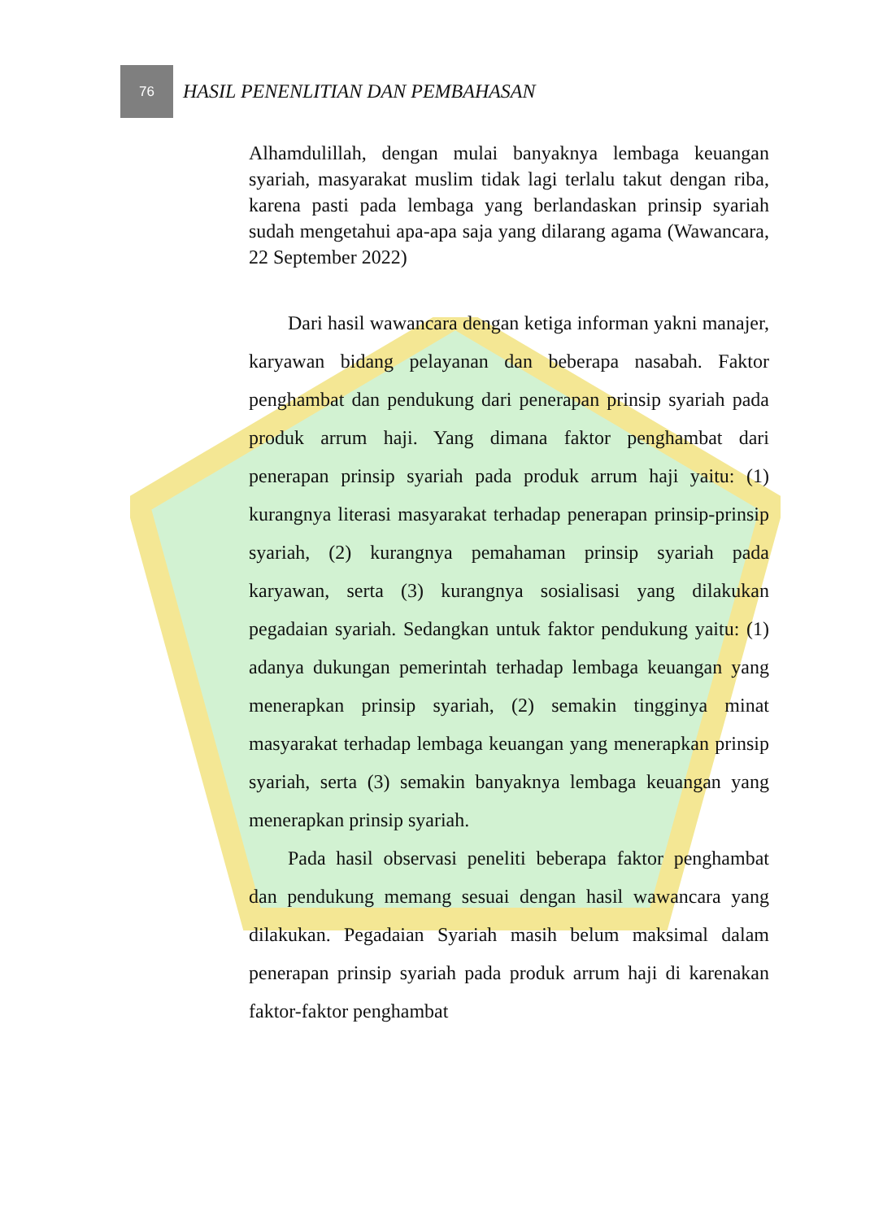76
HASIL PENENLITIAN DAN PEMBAHASAN
Alhamdulillah, dengan mulai banyaknya lembaga keuangan syariah, masyarakat muslim tidak lagi terlalu takut dengan riba, karena pasti pada lembaga yang berlandaskan prinsip syariah sudah mengetahui apa-apa saja yang dilarang agama (Wawancara, 22 September 2022)
Dari hasil wawancara dengan ketiga informan yakni manajer, karyawan bidang pelayanan dan beberapa nasabah. Faktor penghambat dan pendukung dari penerapan prinsip syariah pada produk arrum haji. Yang dimana faktor penghambat dari penerapan prinsip syariah pada produk arrum haji yaitu: (1) kurangnya literasi masyarakat terhadap penerapan prinsip-prinsip syariah, (2) kurangnya pemahaman prinsip syariah pada karyawan, serta (3) kurangnya sosialisasi yang dilakukan pegadaian syariah. Sedangkan untuk faktor pendukung yaitu: (1) adanya dukungan pemerintah terhadap lembaga keuangan yang menerapkan prinsip syariah, (2) semakin tingginya minat masyarakat terhadap lembaga keuangan yang menerapkan prinsip syariah, serta (3) semakin banyaknya lembaga keuangan yang menerapkan prinsip syariah.
Pada hasil observasi peneliti beberapa faktor penghambat dan pendukung memang sesuai dengan hasil wawancara yang dilakukan. Pegadaian Syariah masih belum maksimal dalam penerapan prinsip syariah pada produk arrum haji di karenakan faktor-faktor penghambat